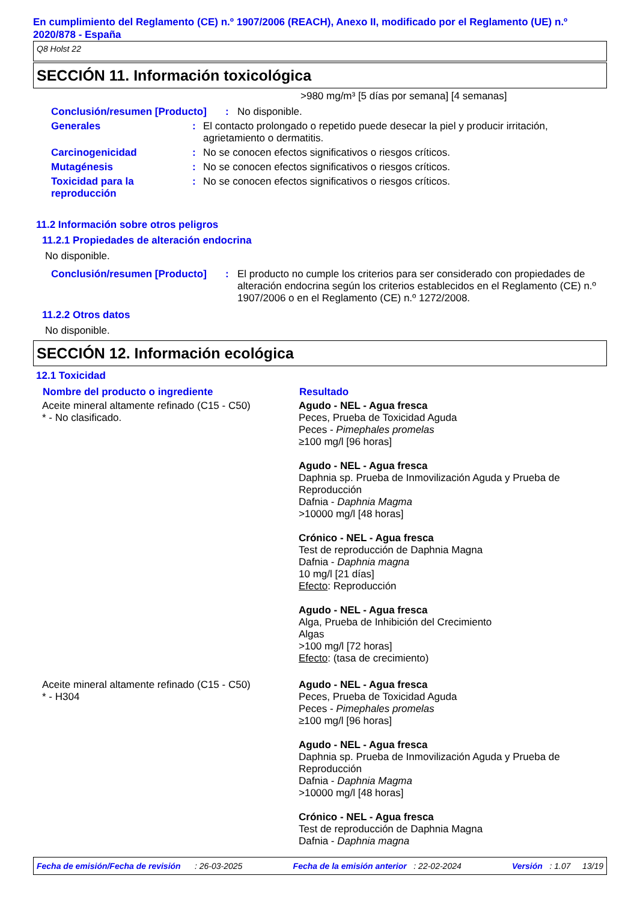En cumplimiento del Reglamento (CE) n.º 1907/2006 (REACH), Anexo II, modificado por el Reglamento (UE) n.º 2020/878 - España
Q8 Holst 22
SECCIÓN 11. Información toxicológica
>980 mg/m³ [5 días por semana] [4 semanas]
| Conclusión/resumen [Producto] | : | No disponible. |
| Generales | : | El contacto prolongado o repetido puede desecar la piel y producir irritación, agrietamiento o dermatitis. |
| Carcinogenicidad | : | No se conocen efectos significativos o riesgos críticos. |
| Mutagénesis | : | No se conocen efectos significativos o riesgos críticos. |
| Toxicidad para la reproducción | : | No se conocen efectos significativos o riesgos críticos. |
11.2 Información sobre otros peligros
11.2.1 Propiedades de alteración endocrina
No disponible.
| Conclusión/resumen [Producto] | : | El producto no cumple los criterios para ser considerado con propiedades de alteración endocrina según los criterios establecidos en el Reglamento (CE) n.º 1907/2006 o en el Reglamento (CE) n.º 1272/2008. |
11.2.2 Otros datos
No disponible.
SECCIÓN 12. Información ecológica
12.1 Toxicidad
| Nombre del producto o ingrediente | Resultado |
| --- | --- |
| Aceite mineral altamente refinado (C15 - C50) * - No clasificado. | Agudo - NEL - Agua fresca Peces, Prueba de Toxicidad Aguda Peces - Pimephales promelas ≥100 mg/l [96 horas] Agudo - NEL - Agua fresca Daphnia sp. Prueba de Inmovilización Aguda y Prueba de Reproducción Dafnia - Daphnia Magma >10000 mg/l [48 horas] Crónico - NEL - Agua fresca Test de reproducción de Daphnia Magna Dafnia - Daphnia magna 10 mg/l [21 días] Efecto : Reproducción Agudo - NEL - Agua fresca Alga, Prueba de Inhibición del Crecimiento Algas >100 mg/l [72 horas] Efecto : (tasa de crecimiento) |
| Aceite mineral altamente refinado (C15 - C50) * - H304 | Agudo - NEL - Agua fresca Peces, Prueba de Toxicidad Aguda Peces - Pimephales promelas ≥100 mg/l [96 horas] Agudo - NEL - Agua fresca Daphnia sp. Prueba de Inmovilización Aguda y Prueba de Reproducción Dafnia - Daphnia Magma >10000 mg/l [48 horas] Crónico - NEL - Agua fresca Test de reproducción de Daphnia Magna Dafnia - Daphnia magna |
Fecha de emisión/Fecha de revisión : 26-03-2025 Fecha de la emisión anterior : 22-02-2024 Versión : 1.07 13/19